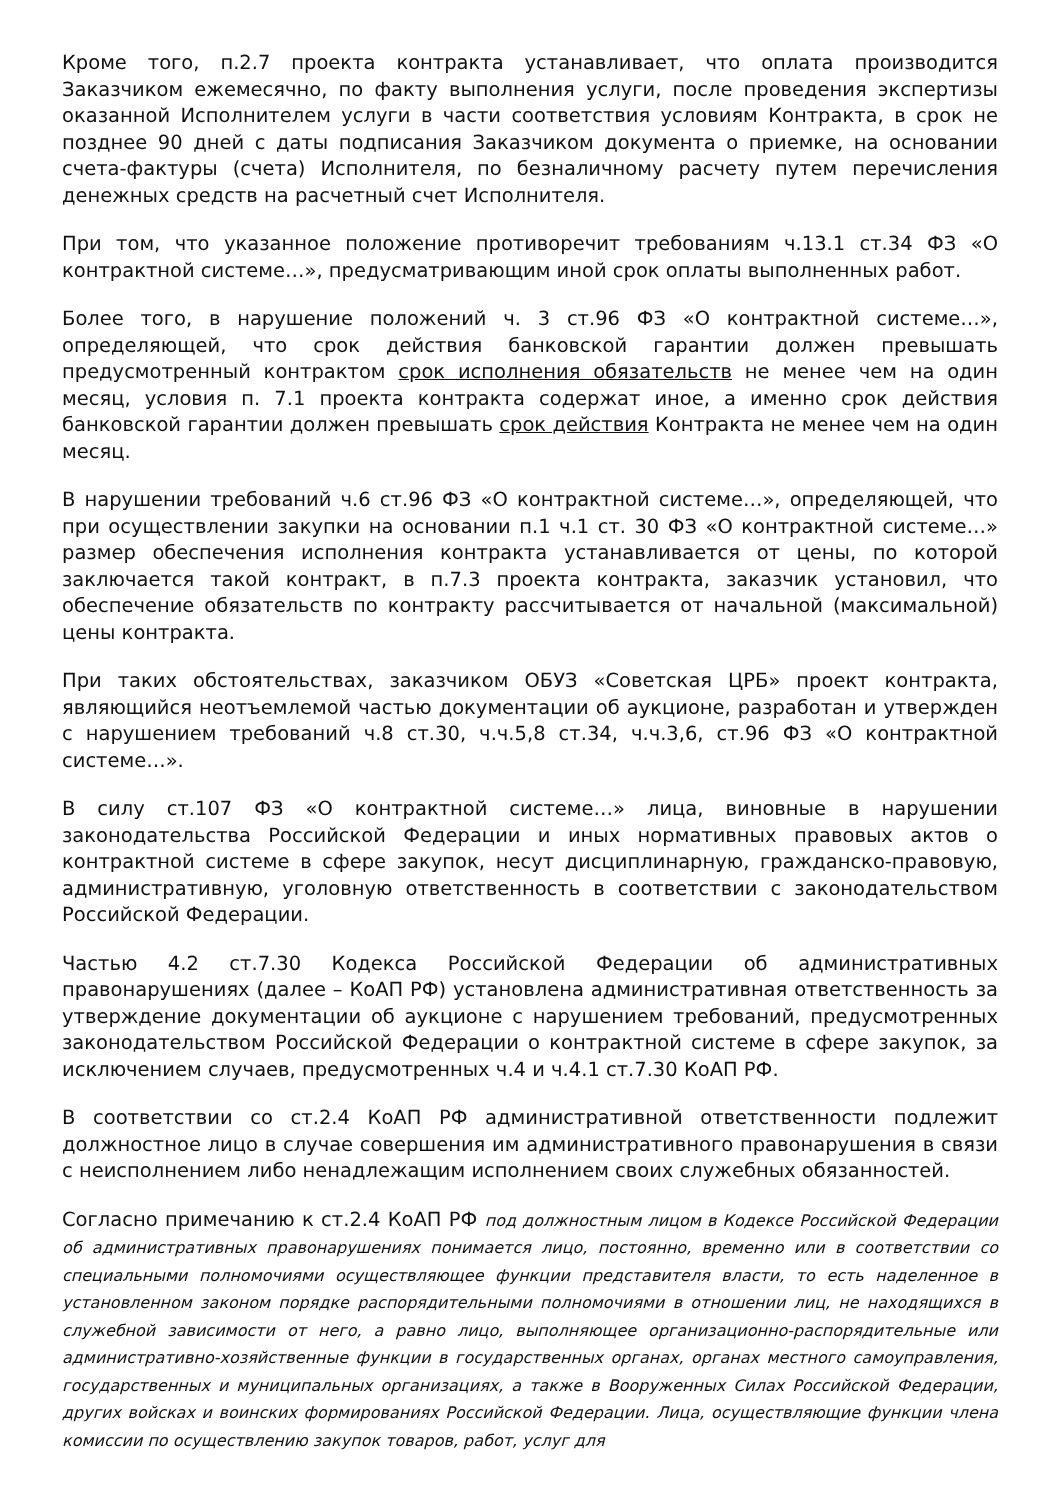Кроме того, п.2.7 проекта контракта устанавливает, что оплата производится Заказчиком ежемесячно, по факту выполнения услуги, после проведения экспертизы оказанной Исполнителем услуги в части соответствия условиям Контракта, в срок не позднее 90 дней с даты подписания Заказчиком документа о приемке, на основании счета-фактуры (счета) Исполнителя, по безналичному расчету путем перечисления денежных средств на расчетный счет Исполнителя.
При том, что указанное положение противоречит требованиям ч.13.1 ст.34 ФЗ «О контрактной системе…», предусматривающим иной срок оплаты выполненных работ.
Более того, в нарушение положений ч. 3 ст.96 ФЗ «О контрактной системе…», определяющей, что срок действия банковской гарантии должен превышать предусмотренный контрактом срок исполнения обязательств не менее чем на один месяц, условия п. 7.1 проекта контракта содержат иное, а именно срок действия банковской гарантии должен превышать срок действия Контракта не менее чем на один месяц.
В нарушении требований ч.6 ст.96 ФЗ «О контрактной системе…», определяющей, что при осуществлении закупки на основании п.1 ч.1 ст. 30 ФЗ «О контрактной системе…» размер обеспечения исполнения контракта устанавливается от цены, по которой заключается такой контракт, в п.7.3 проекта контракта, заказчик установил, что обеспечение обязательств по контракту рассчитывается от начальной (максимальной) цены контракта.
При таких обстоятельствах, заказчиком ОБУЗ «Советская ЦРБ» проект контракта, являющийся неотъемлемой частью документации об аукционе, разработан и утвержден с нарушением требований ч.8 ст.30, ч.ч.5,8 ст.34, ч.ч.3,6, ст.96 ФЗ «О контрактной системе…».
В силу ст.107 ФЗ «О контрактной системе…» лица, виновные в нарушении законодательства Российской Федерации и иных нормативных правовых актов о контрактной системе в сфере закупок, несут дисциплинарную, гражданско-правовую, административную, уголовную ответственность в соответствии с законодательством Российской Федерации.
Частью 4.2 ст.7.30 Кодекса Российской Федерации об административных правонарушениях (далее – КоАП РФ) установлена административная ответственность за утверждение документации об аукционе с нарушением требований, предусмотренных законодательством Российской Федерации о контрактной системе в сфере закупок, за исключением случаев, предусмотренных ч.4 и ч.4.1 ст.7.30 КоАП РФ.
В соответствии со ст.2.4 КоАП РФ административной ответственности подлежит должностное лицо в случае совершения им административного правонарушения в связи с неисполнением либо ненадлежащим исполнением своих служебных обязанностей.
Согласно примечанию к ст.2.4 КоАП РФ под должностным лицом в Кодексе Российской Федерации об административных правонарушениях понимается лицо, постоянно, временно или в соответствии со специальными полномочиями осуществляющее функции представителя власти, то есть наделенное в установленном законом порядке распорядительными полномочиями в отношении лиц, не находящихся в служебной зависимости от него, а равно лицо, выполняющее организационно-распорядительные или административно-хозяйственные функции в государственных органах, органах местного самоуправления, государственных и муниципальных организациях, а также в Вооруженных Силах Российской Федерации, других войсках и воинских формированиях Российской Федерации. Лица, осуществляющие функции члена комиссии по осуществлению закупок товаров, работ, услуг для